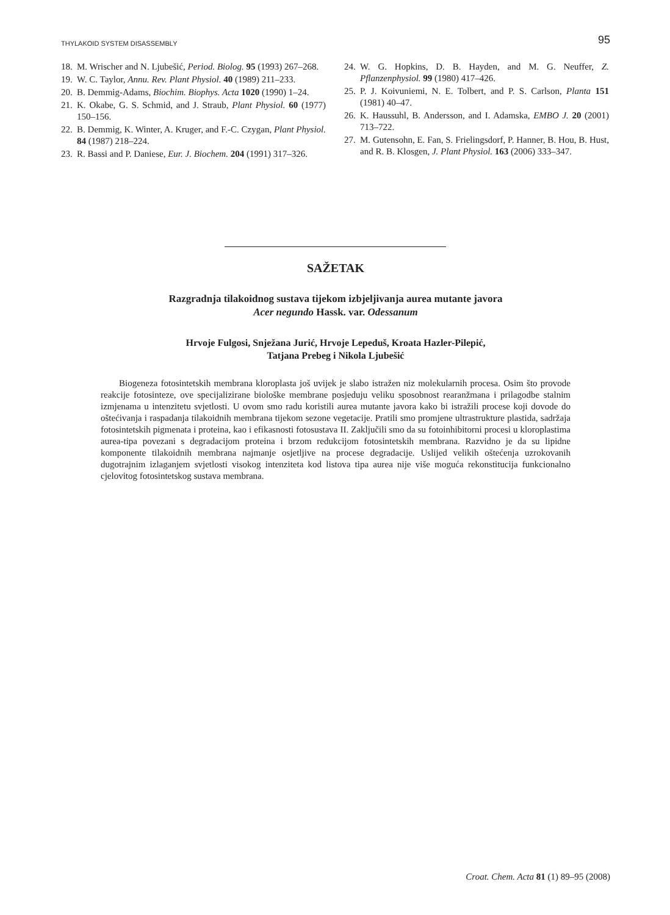THYLAKOID SYSTEM DISASSEMBLY 95
18. M. Wrischer and N. Ljubešić, Period. Biolog. 95 (1993) 267–268.
19. W. C. Taylor, Annu. Rev. Plant Physiol. 40 (1989) 211–233.
20. B. Demmig-Adams, Biochim. Biophys. Acta 1020 (1990) 1–24.
21. K. Okabe, G. S. Schmid, and J. Straub, Plant Physiol. 60 (1977) 150–156.
22. B. Demmig, K. Winter, A. Kruger, and F.-C. Czygan, Plant Physiol. 84 (1987) 218–224.
23. R. Bassi and P. Daniese, Eur. J. Biochem. 204 (1991) 317–326.
24. W. G. Hopkins, D. B. Hayden, and M. G. Neuffer, Z. Pflanzenphysiol. 99 (1980) 417–426.
25. P. J. Koivuniemi, N. E. Tolbert, and P. S. Carlson, Planta 151 (1981) 40–47.
26. K. Haussuhl, B. Andersson, and I. Adamska, EMBO J. 20 (2001) 713–722.
27. M. Gutensohn, E. Fan, S. Frielingsdorf, P. Hanner, B. Hou, B. Hust, and R. B. Klosgen, J. Plant Physiol. 163 (2006) 333–347.
SAŽETAK
Razgradnja tilakoidnog sustava tijekom izbjeljivanja aurea mutante javora
Acer negundo Hassk. var. Odessanum
Hrvoje Fulgosi, Snježana Jurić, Hrvoje Lepeduš, Kroata Hazler-Pilepić,
Tatjana Prebeg i Nikola Ljubešić
Biogeneza fotosintetskih membrana kloroplasta još uvijek je slabo istražen niz molekularnih procesa. Osim što provode reakcije fotosinteze, ove specijalizirane biološke membrane posjeduju veliku sposobnost rearanžmana i prilagodbe stalnim izmjenama u intenzitetu svjetlosti. U ovom smo radu koristili aurea mutante javora kako bi istražili procese koji dovode do oštećivanja i raspadanja tilakoidnih membrana tijekom sezone vegetacije. Pratili smo promjene ultrastrukture plastida, sadržaja fotosintetskih pigmenata i proteina, kao i efikasnosti fotosustava II. Zaključili smo da su fotoinhibitorni procesi u kloroplastima aurea-tipa povezani s degradacijom proteina i brzom redukcijom fotosintetskih membrana. Razvidno je da su lipidne komponente tilakoidnih membrana najmanje osjetljive na procese degradacije. Uslijed velikih oštećenja uzrokovanih dugotrajnim izlaganjem svjetlosti visokog intenziteta kod listova tipa aurea nije više moguća rekonstitucija funkcionalno cjelovitog fotosintetskog sustava membrana.
Croat. Chem. Acta 81 (1) 89–95 (2008)